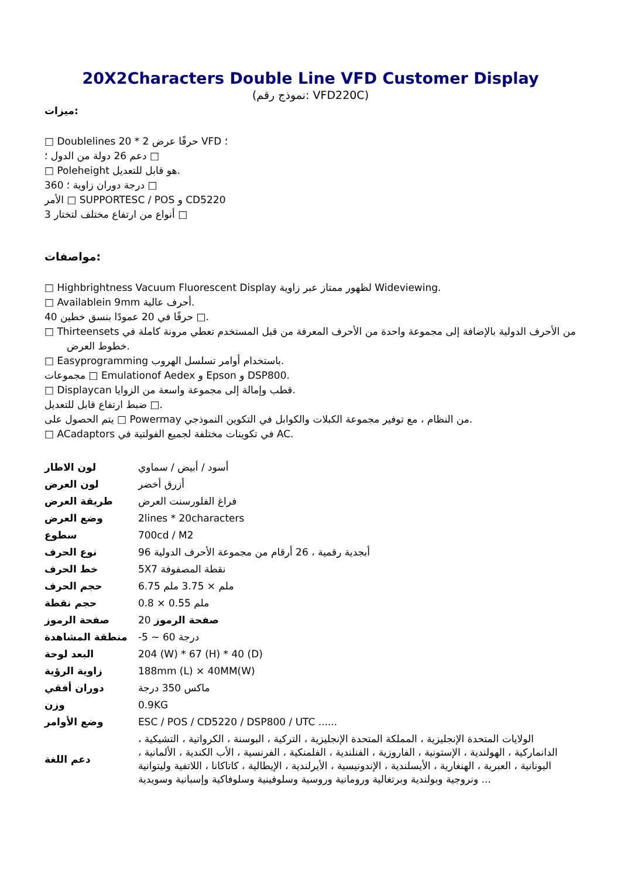20X2Characters Double Line VFD Customer Display
(نموذج رقم: VFD220C)
ميزات:
□ Doublelines 20 * 2 حرفًا عرض VFD ؛
دعم 26 دولة من الدول ؛ □
□ Poleheight هو قابل للتعديل.
360 درجة دوران زاوية ؛ □
الأمر □ SUPPORTESC / POS و CD5220
3 أنواع من ارتفاع مختلف لتختار □
مواصفات:
□ Highbrightness Vacuum Fluorescent Display لظهور ممتاز عبر زاوية Wideviewing.
□ Availablein 9mm أحرف عالية.
40 حرفًا في 20 عمودًا بنسق خطين □.
□ Thirteensets من الأحرف الدولية بالإضافة إلى مجموعة واحدة من الأحرف المعرفة من قبل المستخدم تعطي مرونة كاملة في
خطوط العرض.
□ Easyprogramming باستخدام أوامر تسلسل الهروب.
مجموعات □ Emulationof Aedex و Epson و DSP800.
□ Displaycan قطب وإمالة إلى مجموعة واسعة من الزوايا.
ضبط ارتفاع قابل للتعديل □.
يتم الحصول على □ Powermay من النظام ، مع توفير مجموعة الكبلات والكوابل في التكوين النموذجي.
□ ACadaptors في تكوينات مختلفة لجميع الفولتية في AC.
| لون الاطار | أسود / أبيض / سماوي |
| لون العرض | أزرق أخضر |
| طريقة العرض | فراغ الفلورسنت العرض |
| وضع العرض | 2lines * 20characters |
| سطوع | 700cd / M2 |
| نوع الحرف | 96 أبجدية رقمية ، 26 أرقام من مجموعة الأحرف الدولية |
| خط الحرف | 5X7 نقطة المصفوفة |
| حجم الحرف | 6.75 ملم × 3.75 ملم |
| حجم نقطة | 0.8 × 0.55 ملم |
| صفحة الرموز | 20 صفحة الرموز |
| منطقة المشاهدة | -5 ~ 60 درجة |
| البعد لوحة | 204 (W) * 67 (H) * 40 (D) |
| زاوية الرؤية | 188mm (L) × 40MM(W) |
| دوران أفقي | ماكس 350 درجة |
| وزن | 0.9KG |
| وضع الأوامر | ESC / POS / CD5220 / DSP800 / UTC ...... |
| دعم اللغة | الولايات المتحدة الإنجليزية ، المملكة المتحدة الإنجليزية ، التركية ، البوسنة ، الكرواتية ، التشيكية ، الدانماركية ، الهولندية ، الإستونية ، الفاروزية ، الفنلندية ، الفلمنكية ، الفرنسية ، الأب الكندية ، الألمانية ، اليونانية ، العبرية ، الهنغارية ، الأيسلندية ، الإندونيسية ، الأيرلندية ، الإيطالية ، كاتاكانا ، اللاتفية وليتوانية ونروجية وبولندية وبرتغالية ورومانية وروسية وسلوفينية وسلوفاكية وإسبانية وسويدية ... |